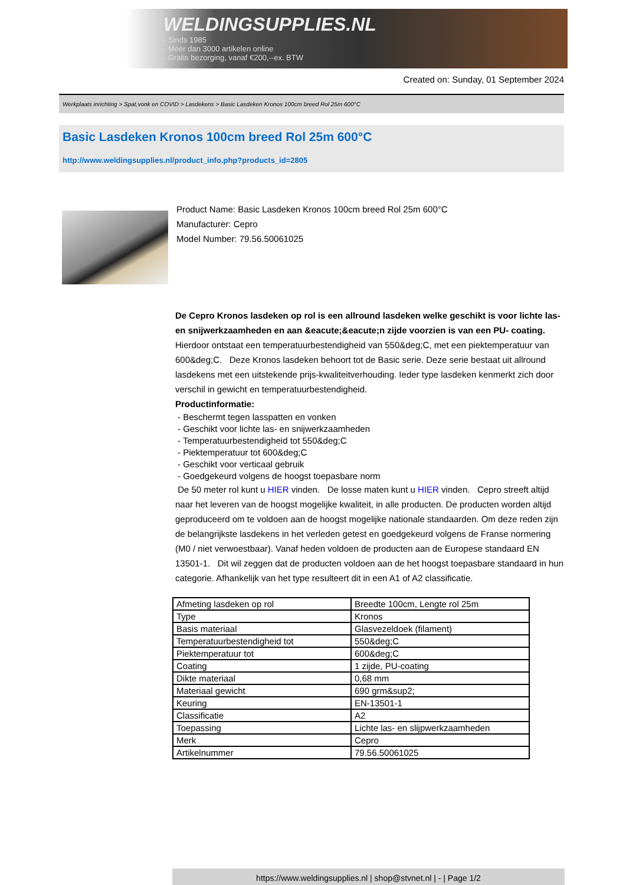WELDINGSUPPLIES.NL
- Sinds 1985
- Méér dan 3000 artikelen online
- Gratis bezorging, vanaf €200,--ex. BTW
Created on: Sunday, 01 September 2024
Werkplaats inrichting > Spat,vonk en COVID > Lasdekens > Basic Lasdeken Kronos 100cm breed Rol 25m 600°C
Basic Lasdeken Kronos 100cm breed Rol 25m 600°C
http://www.weldingsupplies.nl/product_info.php?products_id=2805
Product Name: Basic Lasdeken Kronos 100cm breed Rol 25m 600°C
Manufacturer: Cepro
Model Number: 79.56.50061025
De Cepro Kronos lasdeken op rol is een allround lasdeken welke geschikt is voor lichte las- en snijwerkzaamheden en aan &eacute;&eacute;n zijde voorzien is van een PU- coating. Hierdoor ontstaat een temperatuurbestendigheid van 550&deg;C, met een piektemperatuur van 600&deg;C. Deze Kronos lasdeken behoort tot de Basic serie. Deze serie bestaat uit allround lasdekens met een uitstekende prijs-kwaliteitverhouding. Ieder type lasdeken kenmerkt zich door verschil in gewicht en temperatuurbestendigheid.
Productinformatie:
- Beschermt tegen lasspatten en vonken
- Geschikt voor lichte las- en snijwerkzaamheden
- Temperatuurbestendigheid tot 550&deg;C
- Piektemperatuur tot 600&deg;C
- Geschikt voor verticaal gebruik
- Goedgekeurd volgens de hoogst toepasbare norm
De 50 meter rol kunt u HIER vinden. De losse maten kunt u HIER vinden. Cepro streeft altijd naar het leveren van de hoogst mogelijke kwaliteit, in alle producten. De producten worden altijd geproduceerd om te voldoen aan de hoogst mogelijke nationale standaarden. Om deze reden zijn de belangrijkste lasdekens in het verleden getest en goedgekeurd volgens de Franse normering (M0 / niet verwoestbaar). Vanaf heden voldoen de producten aan de Europese standaard EN 13501-1. Dit wil zeggen dat de producten voldoen aan de het hoogst toepasbare standaard in hun categorie. Afhankelijk van het type resulteert dit in een A1 of A2 classificatie.
| Afmeting lasdeken op rol | Breedte 100cm, Lengte rol 25m |
| Type | Kronos |
| Basis materiaal | Glasvezeldoek (filament) |
| Temperatuurbestendigheid tot | 550&deg;C |
| Piektemperatuur tot | 600&deg;C |
| Coating | 1 zijde, PU-coating |
| Dikte materiaal | 0,68 mm |
| Materiaal gewicht | 690 grm&sup2; |
| Keuring | EN-13501-1 |
| Classificatie | A2 |
| Toepassing | Lichte las- en slijpwerkzaamheden |
| Merk | Cepro |
| Artikelnummer | 79.56.50061025 |
https://www.weldingsupplies.nl | shop@stvnet.nl | - | Page 1/2